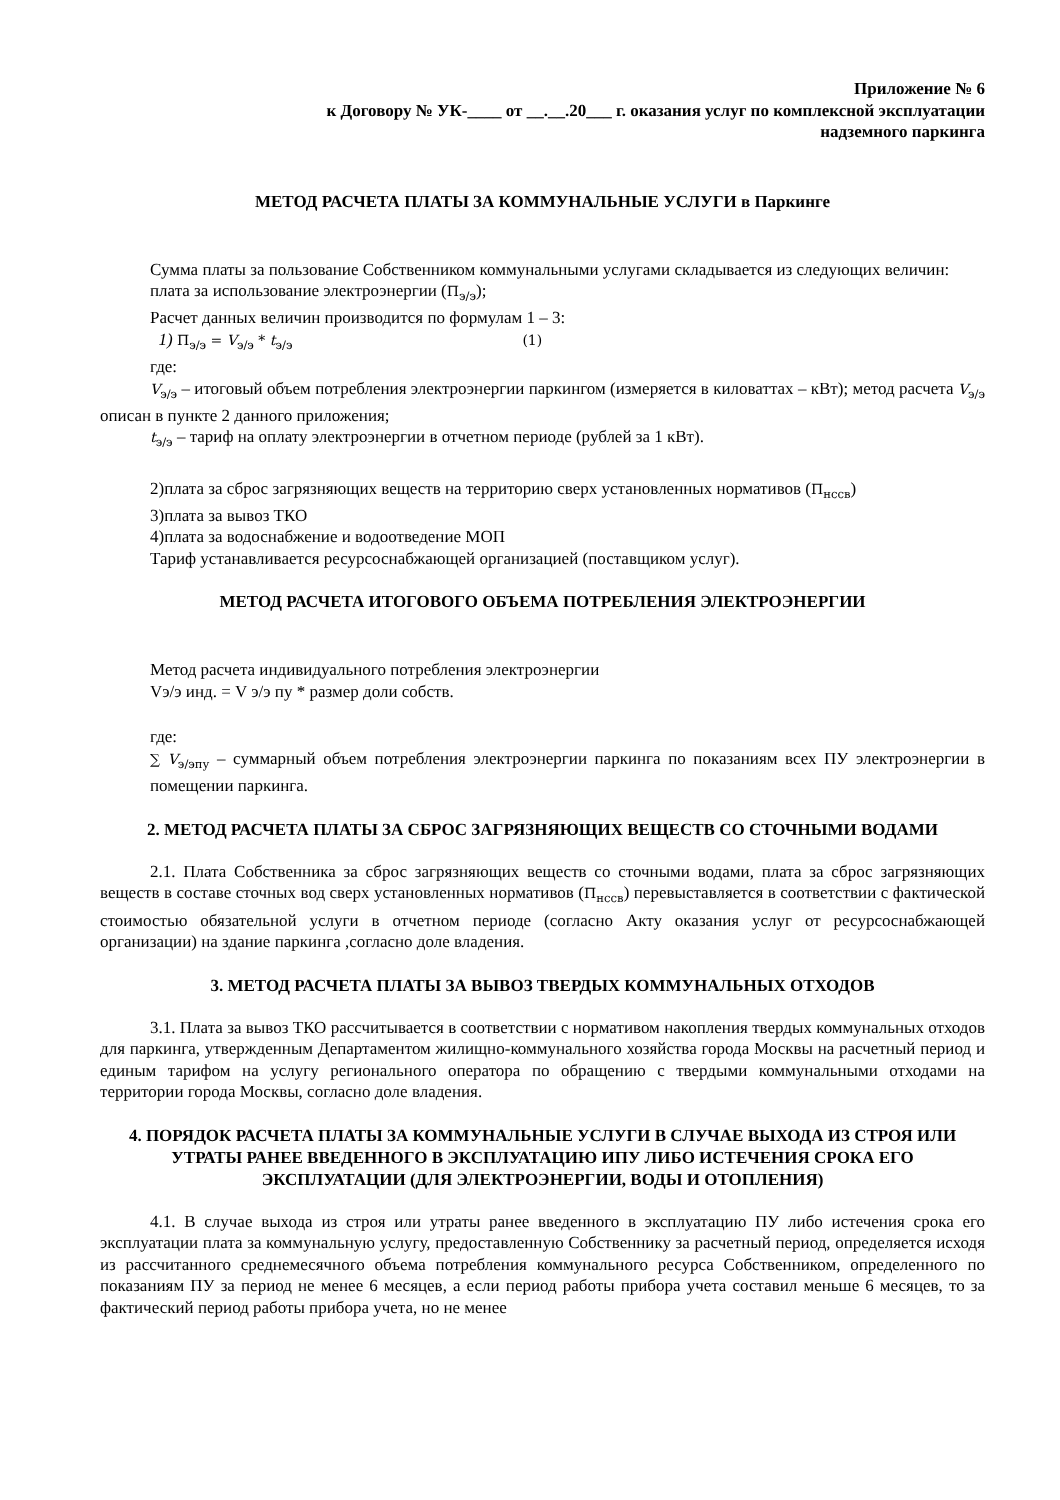Приложение № 6
к Договору № УК-____ от __.__.20___ г. оказания услуг по комплексной эксплуатации
надземного паркинга
МЕТОД РАСЧЕТА ПЛАТЫ ЗА КОММУНАЛЬНЫЕ УСЛУГИ в Паркинге
Сумма платы за пользование Собственником коммунальными услугами складывается из следующих величин:
плата за использование электроэнергии (П<sub>э/э</sub>);
Расчет данных величин производится по формулам 1 – 3:
1) П<sub>э/э</sub> = V<sub>э/э</sub> * t<sub>э/э</sub> (1)
где:
V<sub>э/э</sub> – итоговый объем потребления электроэнергии паркингом (измеряется в киловаттах – кВт); метод расчета V<sub>э/э</sub> описан в пункте 2 данного приложения;
t<sub>э/э</sub> – тариф на оплату электроэнергии в отчетном периоде (рублей за 1 кВт).
2)плата за сброс загрязняющих веществ на территорию сверх установленных нормативов (П<sub>нссв</sub>)
3)плата за вывоз ТКО
4)плата за водоснабжение и водоотведение МОП
Тариф устанавливается ресурсоснабжающей организацией (поставщиком услуг).
МЕТОД РАСЧЕТА ИТОГОВОГО ОБЪЕМА ПОТРЕБЛЕНИЯ ЭЛЕКТРОЭНЕРГИИ
Метод расчета индивидуального потребления электроэнергии
Vэ/э инд. = V э/э пу * размер доли собств.
где:
∑ V<sub>э/эпу</sub> – суммарный объем потребления электроэнергии паркинга по показаниям всех ПУ электроэнергии в помещении паркинга.
2. МЕТОД РАСЧЕТА ПЛАТЫ ЗА СБРОС ЗАГРЯЗНЯЮЩИХ ВЕЩЕСТВ СО СТОЧНЫМИ ВОДАМИ
2.1. Плата Собственника за сброс загрязняющих веществ со сточными водами, плата за сброс загрязняющих веществ в составе сточных вод сверх установленных нормативов (П<sub>нссв</sub>) перевыставляется в соответствии с фактической стоимостью обязательной услуги в отчетном периоде (согласно Акту оказания услуг от ресурсоснабжающей организации) на здание паркинга ,согласно доле владения.
3. МЕТОД РАСЧЕТА ПЛАТЫ ЗА ВЫВОЗ ТВЕРДЫХ КОММУНАЛЬНЫХ ОТХОДОВ
3.1. Плата за вывоз ТКО рассчитывается в соответствии с нормативом накопления твердых коммунальных отходов для паркинга, утвержденным Департаментом жилищно-коммунального хозяйства города Москвы на расчетный период и единым тарифом на услугу регионального оператора по обращению с твердыми коммунальными отходами на территории города Москвы, согласно доле владения.
4. ПОРЯДОК РАСЧЕТА ПЛАТЫ ЗА КОММУНАЛЬНЫЕ УСЛУГИ В СЛУЧАЕ ВЫХОДА ИЗ СТРОЯ ИЛИ УТРАТЫ РАНЕЕ ВВЕДЕННОГО В ЭКСПЛУАТАЦИЮ ИПУ ЛИБО ИСТЕЧЕНИЯ СРОКА ЕГО ЭКСПЛУАТАЦИИ (ДЛЯ ЭЛЕКТРОЭНЕРГИИ, ВОДЫ И ОТОПЛЕНИЯ)
4.1. В случае выхода из строя или утраты ранее введенного в эксплуатацию ПУ либо истечения срока его эксплуатации плата за коммунальную услугу, предоставленную Собственнику за расчетный период, определяется исходя из рассчитанного среднемесячного объема потребления коммунального ресурса Собственником, определенного по показаниям ПУ за период не менее 6 месяцев, а если период работы прибора учета составил меньше 6 месяцев, то за фактический период работы прибора учета, но не менее